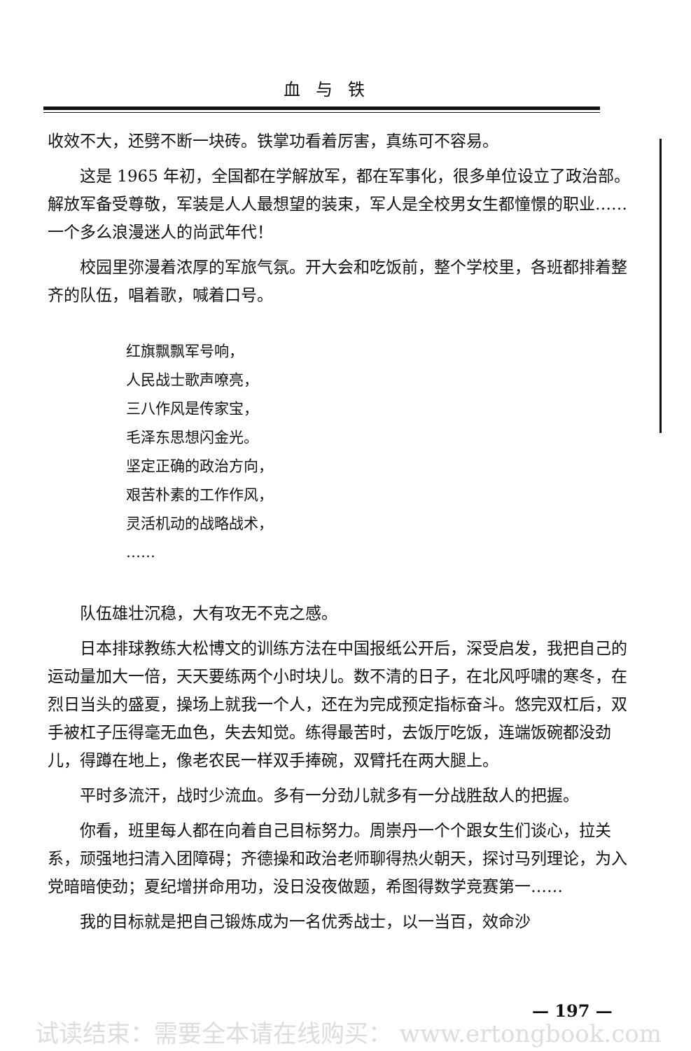血与铁
收效不大，还劈不断一块砖。铁掌功看着厉害，真练可不容易。
这是 1965 年初，全国都在学解放军，都在军事化，很多单位设立了政治部。解放军备受尊敬，军装是人人最想望的装束，军人是全校男女生都憧憬的职业……一个多么浪漫迷人的尚武年代！
校园里弥漫着浓厚的军旅气氛。开大会和吃饭前，整个学校里，各班都排着整齐的队伍，唱着歌，喊着口号。
红旗飘飘军号响，
人民战士歌声嘹亮，
三八作风是传家宝，
毛泽东思想闪金光。
坚定正确的政治方向，
艰苦朴素的工作作风，
灵活机动的战略战术，
……
队伍雄壮沉稳，大有攻无不克之感。
日本排球教练大松博文的训练方法在中国报纸公开后，深受启发，我把自己的运动量加大一倍，天天要练两个小时块儿。数不清的日子，在北风呼啸的寒冬，在烈日当头的盛夏，操场上就我一个人，还在为完成预定指标奋斗。悠完双杠后，双手被杠子压得毫无血色，失去知觉。练得最苦时，去饭厅吃饭，连端饭碗都没劲儿，得蹲在地上，像老农民一样双手捧碗，双臂托在两大腿上。
平时多流汗，战时少流血。多有一分劲儿就多有一分战胜敌人的把握。
你看，班里每人都在向着自己目标努力。周崇丹一个个跟女生们谈心，拉关系，顽强地扫清入团障碍；齐德操和政治老师聊得热火朝天，探讨马列理论，为入党暗暗使劲；夏纪增拼命用功，没日没夜做题，希图得数学竞赛第一……
我的目标就是把自己锻炼成为一名优秀战士，以一当百，效命沙
— 197 —
试读结束：需要全本请在线购买： www.ertongbook.com